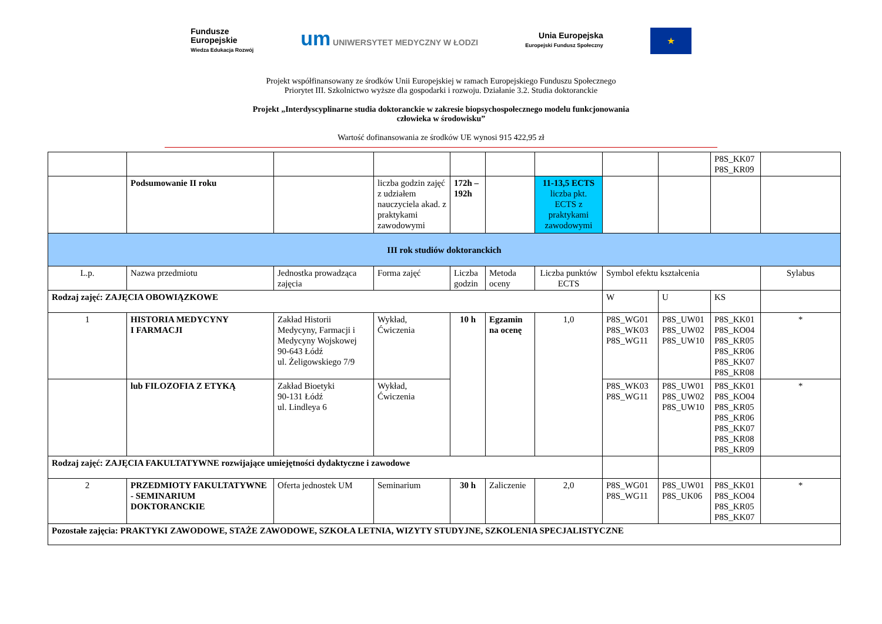Fundusze
Europejskie
Wiedza Edukacja Rozwój
um UNIWERSYTET MEDYCZNY W ŁODZI
Unia Europejska
Europejski Fundusz Społeczny
★
Projekt współfinansowany ze środków Unii Europejskiej w ramach Europejskiego Funduszu Społecznego
Priorytet III. Szkolnictwo wyższe dla gospodarki i rozwoju. Działanie 3.2. Studia doktoranckie
Projekt „Interdyscyplinarne studia doktoranckie w zakresie biopsychospołecznego modelu funkcjonowania
człowieka w środowisku”
Wartość dofinansowania ze środków UE wynosi 915 422,95 zł
| | | | | | | | | | P8S_KK07 P8S_KR09 | |
| | Podsumowanie II roku | | liczba godzin zajęć z udziałem nauczyciela akad. z praktykami zawodowymi | 172h – 192h | | 11-13,5 ECTS liczba pkt. ECTS z praktykami zawodowymi | | | | |
| III rok studiów doktoranckich | | | | | | | | | | |
| L.p. | Nazwa przedmiotu | Jednostka prowadząca zajęcia | Forma zajęć | Liczba godzin | Metoda oceny | Liczba punktów ECTS | Symbol efektu kształcenia | | | Sylabus |
| Rodzaj zajęć: ZAJĘCIA OBOWIĄZKOWE | | | | | | | W | U | KS | |
| 1 | HISTORIA MEDYCYNY I FARMACJI | Zakład Historii Medycyny, Farmacji i Medycyny Wojskowej 90-643 Łódź ul. Żeligowskiego 7/9 | Wykład, Ćwiczenia | 10 h | Egzamin na ocenę | 1,0 | P8S_WG01 P8S_WK03 P8S_WG11 | P8S_UW01 P8S_UW02 P8S_UW10 | P8S_KK01 P8S_KO04 P8S_KR05 P8S_KR06 P8S_KK07 P8S_KR08 | * |
| | lub FILOZOFIA Z ETYKĄ | Zakład Bioetyki 90-131 Łódź ul. Lindleya 6 | Wykład, Ćwiczenia | | | | P8S_WK03 P8S_WG11 | P8S_UW01 P8S_UW02 P8S_UW10 | P8S_KK01 P8S_KO04 P8S_KR05 P8S_KR06 P8S_KK07 P8S_KR08 P8S_KR09 | * |
| Rodzaj zajęć: ZAJĘCIA FAKULTATYWNE rozwijające umiejętności dydaktyczne i zawodowe | | | | | | | | | | |
| 2 | PRZEDMIOTY FAKULTATYWNE - SEMINARIUM DOKTORANCKIE | Oferta jednostek UM | Seminarium | 30 h | Zaliczenie | 2,0 | P8S_WG01 P8S_WG11 | P8S_UW01 P8S_UK06 | P8S_KK01 P8S_KO04 P8S_KR05 P8S_KK07 | * |
| Pozostałe zajęcia: PRAKTYKI ZAWODOWE, STAŻE ZAWODOWE, SZKOŁA LETNIA, WIZYTY STUDYJNE, SZKOLENIA SPECJALISTYCZNE | | | | | | | | | | |